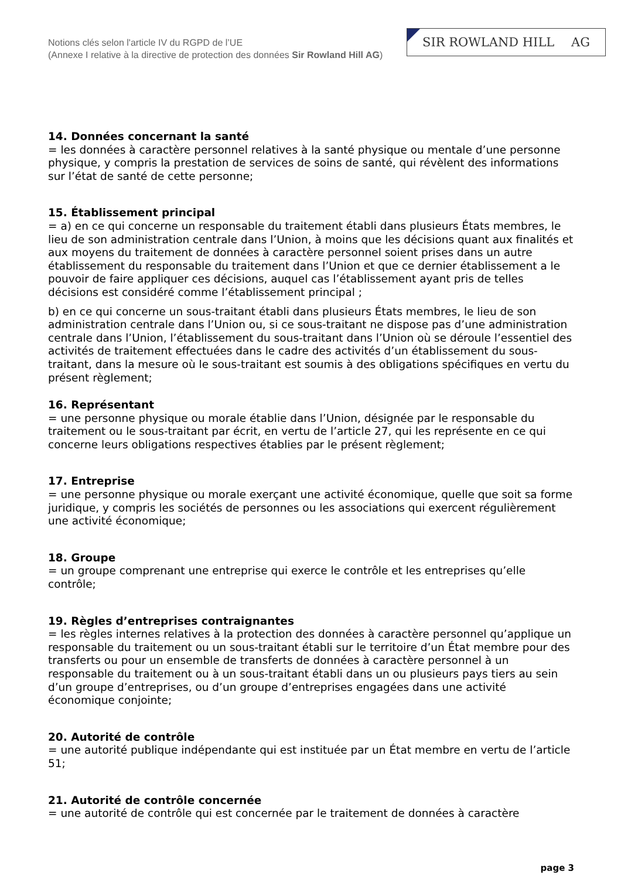Notions clés selon l'article IV du RGPD de l’UE
(Annexe I relative à la directive de protection des données Sir Rowland Hill AG)
SIR ROWLAND HILL AG
14. Données concernant la santé
= les données à caractère personnel relatives à la santé physique ou mentale d’une personne physique, y compris la prestation de services de soins de santé, qui révèlent des informations sur l’état de santé de cette personne;
15. Établissement principal
= a) en ce qui concerne un responsable du traitement établi dans plusieurs États membres, le lieu de son administration centrale dans l’Union, à moins que les décisions quant aux finalités et aux moyens du traitement de données à caractère personnel soient prises dans un autre établissement du responsable du traitement dans l’Union et que ce dernier établissement a le pouvoir de faire appliquer ces décisions, auquel cas l’établissement ayant pris de telles décisions est considéré comme l’établissement principal ;
b) en ce qui concerne un sous-traitant établi dans plusieurs États membres, le lieu de son administration centrale dans l’Union ou, si ce sous-traitant ne dispose pas d’une administration centrale dans l’Union, l’établissement du sous-traitant dans l’Union où se déroule l’essentiel des activités de traitement effectuées dans le cadre des activités d’un établissement du sous-traitant, dans la mesure où le sous-traitant est soumis à des obligations spécifiques en vertu du présent règlement;
16. Représentant
= une personne physique ou morale établie dans l’Union, désignée par le responsable du traitement ou le sous-traitant par écrit, en vertu de l’article 27, qui les représente en ce qui concerne leurs obligations respectives établies par le présent règlement;
17. Entreprise
= une personne physique ou morale exerçant une activité économique, quelle que soit sa forme juridique, y compris les sociétés de personnes ou les associations qui exercent régulièrement une activité économique;
18. Groupe
= un groupe comprenant une entreprise qui exerce le contrôle et les entreprises qu’elle contrôle;
19. Règles d’entreprises contraignantes
= les règles internes relatives à la protection des données à caractère personnel qu’applique un responsable du traitement ou un sous-traitant établi sur le territoire d’un État membre pour des transferts ou pour un ensemble de transferts de données à caractère personnel à un responsable du traitement ou à un sous-traitant établi dans un ou plusieurs pays tiers au sein d’un groupe d’entreprises, ou d’un groupe d’entreprises engagées dans une activité économique conjointe;
20. Autorité de contrôle
= une autorité publique indépendante qui est instituée par un État membre en vertu de l’article 51;
21. Autorité de contrôle concernée
= une autorité de contrôle qui est concernée par le traitement de données à caractère
page 3